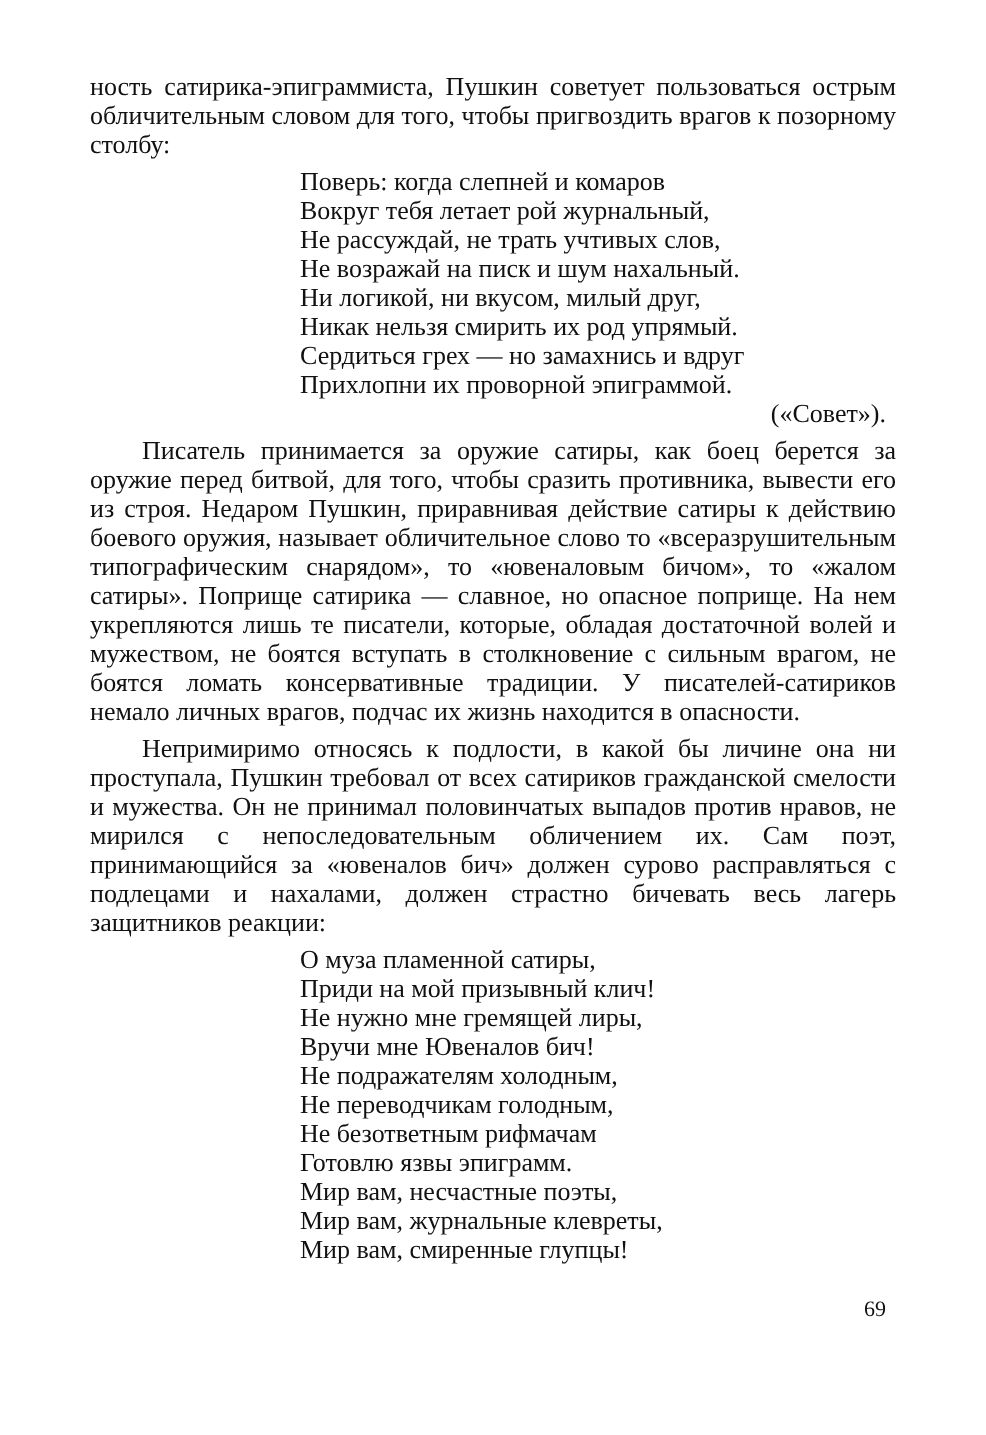ность сатирика-эпиграммиста, Пушкин советует пользоваться острым обличительным словом для того, чтобы пригвоздить врагов к позорному столбу:
Поверь: когда слепней и комаров
Вокруг тебя летает рой журнальный,
Не рассуждай, не трать учтивых слов,
Не возражай на писк и шум нахальный.
Ни логикой, ни вкусом, милый друг,
Никак нельзя смирить их род упрямый.
Сердиться грех — но замахнись и вдруг
Прихлопни их проворной эпиграммой.
(«Совет»).
Писатель принимается за оружие сатиры, как боец берется за оружие перед битвой, для того, чтобы сразить противника, вывести его из строя. Недаром Пушкин, приравнивая действие сатиры к действию боевого оружия, называет обличительное слово то «всеразрушительным типографическим снарядом», то «ювеналовым бичом», то «жалом сатиры». Поприще сатирика — славное, но опасное поприще. На нем укрепляются лишь те писатели, которые, обладая достаточной волей и мужеством, не боятся вступать в столкновение с сильным врагом, не боятся ломать консервативные традиции. У писателей-сатириков немало личных врагов, подчас их жизнь находится в опасности.
Непримиримо относясь к подлости, в какой бы личине она ни проступала, Пушкин требовал от всех сатириков гражданской смелости и мужества. Он не принимал половинчатых выпадов против нравов, не мирился с непоследовательным обличением их. Сам поэт, принимающийся за «ювеналов бич» должен сурово расправляться с подлецами и нахалами, должен страстно бичевать весь лагерь защитников реакции:
О муза пламенной сатиры,
Приди на мой призывный клич!
Не нужно мне гремящей лиры,
Вручи мне Ювеналов бич!
Не подражателям холодным,
Не переводчикам голодным,
Не безответным рифмачам
Готовлю язвы эпиграмм.
Мир вам, несчастные поэты,
Мир вам, журнальные клевреты,
Мир вам, смиренные глупцы!
69